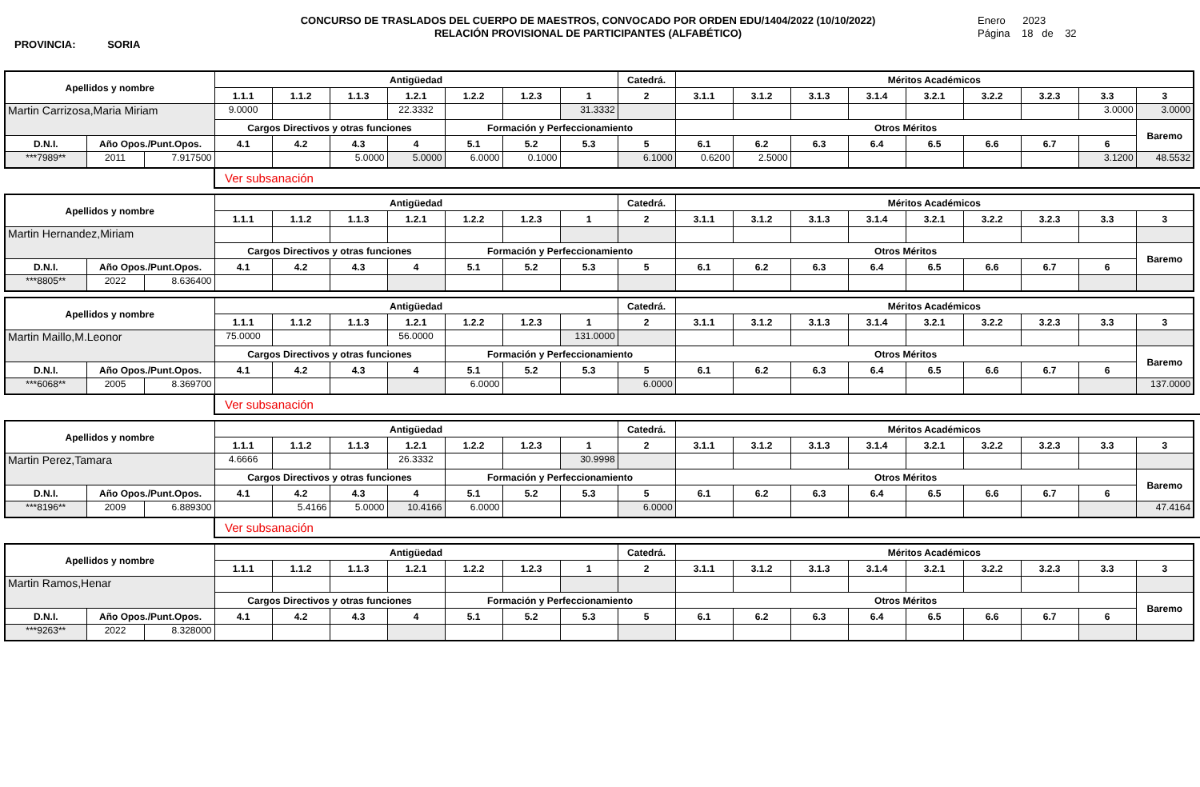PROVINCIA: SORIA
CONCURSO DE TRASLADOS DEL CUERPO DE MAESTROS, CONVOCADO POR ORDEN EDU/1404/2022 (10/10/2022)
RELACIÓN PROVISIONAL DE PARTICIPANTES (ALFABÉTICO)
Enero 2023
Página 18 de 32
| Apellidos y nombre | | | Antigüedad | | | | | | | Catedrá. | Méritos Académicos | | | | | | | | |
| --- | --- | --- | --- | --- | --- | --- | --- | --- | --- | --- | --- | --- | --- | --- | --- | --- | --- | --- | --- |
| | | | 1.1.1 | 1.1.2 | 1.1.3 | 1.2.1 | 1.2.2 | 1.2.3 | 1 | 2 | 3.1.1 | 3.1.2 | 3.1.3 | 3.1.4 | 3.2.1 | 3.2.2 | 3.2.3 | 3.3 | 3 |
| Martin Carrizosa,Maria Miriam | | | 9.0000 | | | 22.3332 | | | 31.3332 | | | | | | | | | 3.0000 | 3.0000 |
| | | | Cargos Directivos y otras funciones | | | | Formación y Perfeccionamiento | | | | Otros Méritos | | | | | | | | Baremo |
| D.N.I. | Año Opos./Punt.Opos. | | 4.1 | 4.2 | 4.3 | 4 | 5.1 | 5.2 | 5.3 | 5 | 6.1 | 6.2 | 6.3 | 6.4 | 6.5 | 6.6 | 6.7 | 6 | |
| ***7989** | 2011 | 7.917500 | | | 5.0000 | 5.0000 | 6.0000 | 0.1000 | | 6.1000 | 0.6200 | 2.5000 | | | | | | 3.1200 | 48.5532 |
Ver subsanación
| Apellidos y nombre | | | Antigüedad | | | | | | | Catedrá. | Méritos Académicos | | | | | | | | |
| --- | --- | --- | --- | --- | --- | --- | --- | --- | --- | --- | --- | --- | --- | --- | --- | --- | --- | --- | --- |
| | | | 1.1.1 | 1.1.2 | 1.1.3 | 1.2.1 | 1.2.2 | 1.2.3 | 1 | 2 | 3.1.1 | 3.1.2 | 3.1.3 | 3.1.4 | 3.2.1 | 3.2.2 | 3.2.3 | 3.3 | 3 |
| Martin Hernandez,Miriam | | | | | | | | | | | | | | | | | | | |
| | | | Cargos Directivos y otras funciones | | | | Formación y Perfeccionamiento | | | | Otros Méritos | | | | | | | | Baremo |
| D.N.I. | Año Opos./Punt.Opos. | | 4.1 | 4.2 | 4.3 | 4 | 5.1 | 5.2 | 5.3 | 5 | 6.1 | 6.2 | 6.3 | 6.4 | 6.5 | 6.6 | 6.7 | 6 | |
| ***8805** | 2022 | 8.636400 | | | | | | | | | | | | | | | | | |
| Apellidos y nombre | | | Antigüedad | | | | | | | Catedrá. | Méritos Académicos | | | | | | | | |
| --- | --- | --- | --- | --- | --- | --- | --- | --- | --- | --- | --- | --- | --- | --- | --- | --- | --- | --- | --- |
| | | | 1.1.1 | 1.1.2 | 1.1.3 | 1.2.1 | 1.2.2 | 1.2.3 | 1 | 2 | 3.1.1 | 3.1.2 | 3.1.3 | 3.1.4 | 3.2.1 | 3.2.2 | 3.2.3 | 3.3 | 3 |
| Martin Maillo,M.Leonor | | | 75.0000 | | | 56.0000 | | | 131.0000 | | | | | | | | | | |
| | | | Cargos Directivos y otras funciones | | | | Formación y Perfeccionamiento | | | | Otros Méritos | | | | | | | | Baremo |
| D.N.I. | Año Opos./Punt.Opos. | | 4.1 | 4.2 | 4.3 | 4 | 5.1 | 5.2 | 5.3 | 5 | 6.1 | 6.2 | 6.3 | 6.4 | 6.5 | 6.6 | 6.7 | 6 | |
| ***6068** | 2005 | 8.369700 | | | | | 6.0000 | | | 6.0000 | | | | | | | | | 137.0000 |
Ver subsanación
| Apellidos y nombre | | | Antigüedad | | | | | | | Catedrá. | Méritos Académicos | | | | | | | | |
| --- | --- | --- | --- | --- | --- | --- | --- | --- | --- | --- | --- | --- | --- | --- | --- | --- | --- | --- | --- |
| | | | 1.1.1 | 1.1.2 | 1.1.3 | 1.2.1 | 1.2.2 | 1.2.3 | 1 | 2 | 3.1.1 | 3.1.2 | 3.1.3 | 3.1.4 | 3.2.1 | 3.2.2 | 3.2.3 | 3.3 | 3 |
| Martin Perez,Tamara | | | 4.6666 | | | 26.3332 | | | 30.9998 | | | | | | | | | | |
| | | | Cargos Directivos y otras funciones | | | | Formación y Perfeccionamiento | | | | Otros Méritos | | | | | | | | Baremo |
| D.N.I. | Año Opos./Punt.Opos. | | 4.1 | 4.2 | 4.3 | 4 | 5.1 | 5.2 | 5.3 | 5 | 6.1 | 6.2 | 6.3 | 6.4 | 6.5 | 6.6 | 6.7 | 6 | |
| ***8196** | 2009 | 6.889300 | | 5.4166 | 5.0000 | 10.4166 | 6.0000 | | | 6.0000 | | | | | | | | | 47.4164 |
Ver subsanación
| Apellidos y nombre | | | Antigüedad | | | | | | | Catedrá. | Méritos Académicos | | | | | | | | |
| --- | --- | --- | --- | --- | --- | --- | --- | --- | --- | --- | --- | --- | --- | --- | --- | --- | --- | --- | --- |
| | | | 1.1.1 | 1.1.2 | 1.1.3 | 1.2.1 | 1.2.2 | 1.2.3 | 1 | 2 | 3.1.1 | 3.1.2 | 3.1.3 | 3.1.4 | 3.2.1 | 3.2.2 | 3.2.3 | 3.3 | 3 |
| Martin Ramos,Henar | | | | | | | | | | | | | | | | | | | |
| | | | Cargos Directivos y otras funciones | | | | Formación y Perfeccionamiento | | | | Otros Méritos | | | | | | | | Baremo |
| D.N.I. | Año Opos./Punt.Opos. | | 4.1 | 4.2 | 4.3 | 4 | 5.1 | 5.2 | 5.3 | 5 | 6.1 | 6.2 | 6.3 | 6.4 | 6.5 | 6.6 | 6.7 | 6 | |
| ***9263** | 2022 | 8.328000 | | | | | | | | | | | | | | | | | |